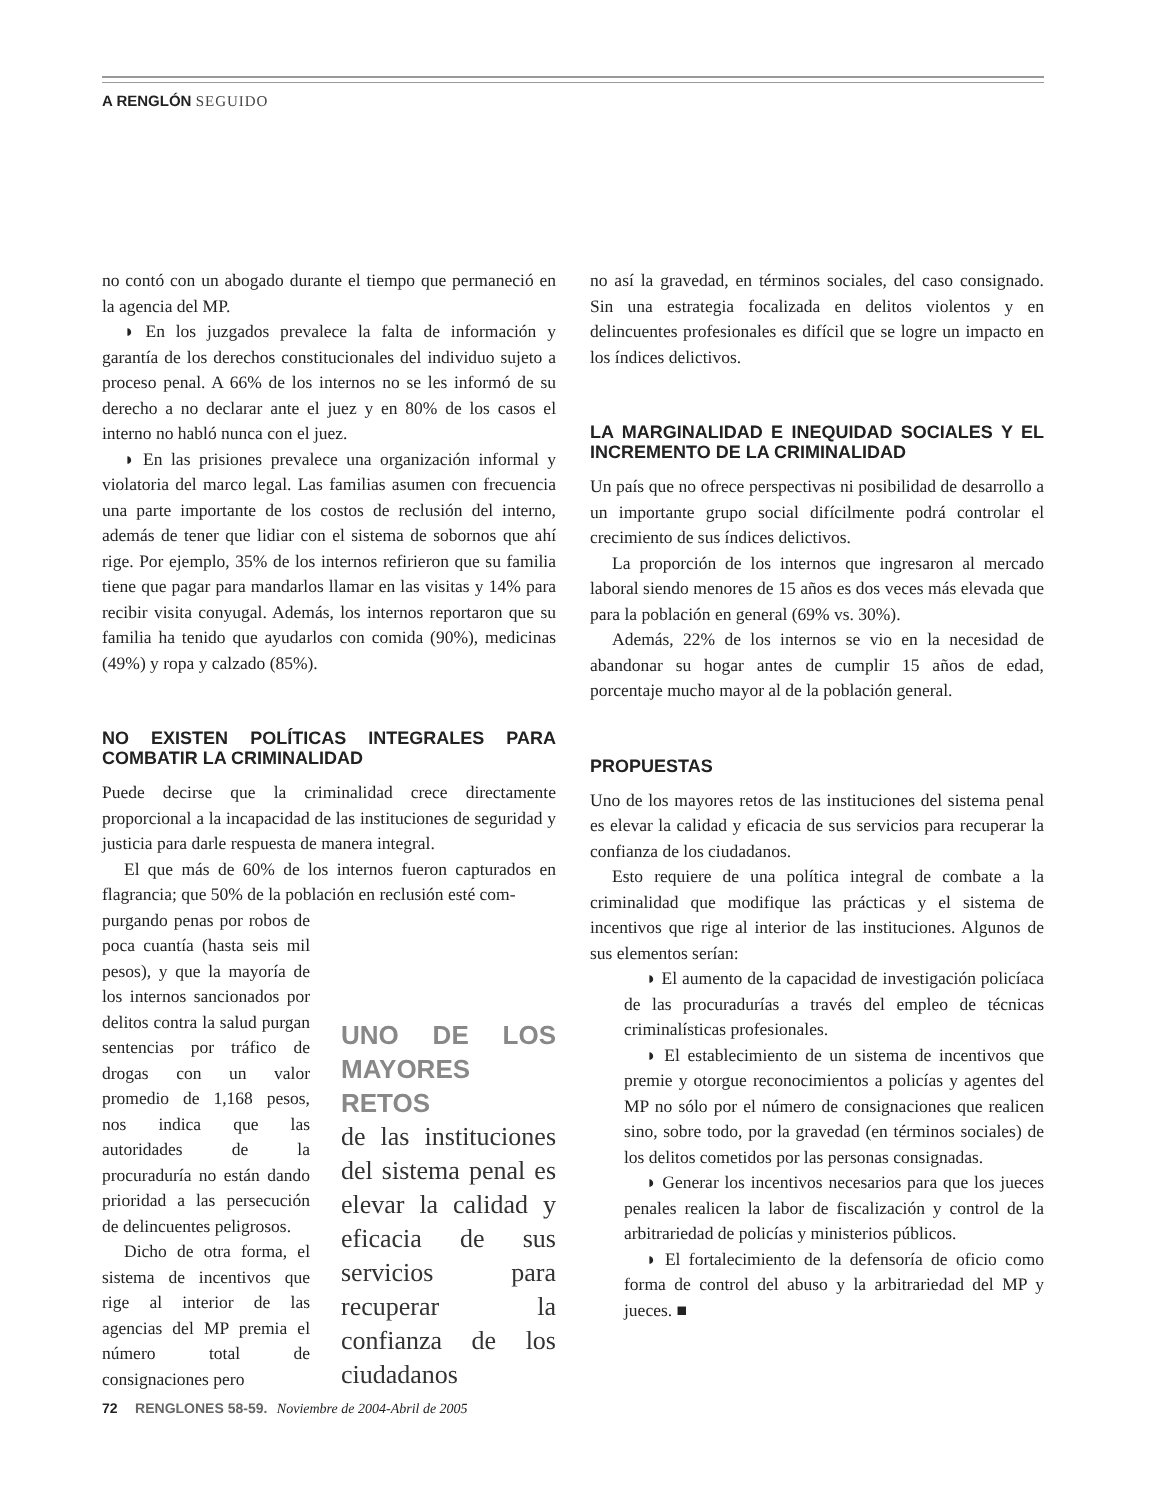A RENGLÓN SEGUIDO
no contó con un abogado durante el tiempo que permaneció en la agencia del MP.
◗ En los juzgados prevalece la falta de información y garantía de los derechos constitucionales del individuo sujeto a proceso penal. A 66% de los internos no se les informó de su derecho a no declarar ante el juez y en 80% de los casos el interno no habló nunca con el juez.
◗ En las prisiones prevalece una organización informal y violatoria del marco legal. Las familias asumen con frecuencia una parte importante de los costos de reclusión del interno, además de tener que lidiar con el sistema de sobornos que ahí rige. Por ejemplo, 35% de los internos refirieron que su familia tiene que pagar para mandarlos llamar en las visitas y 14% para recibir visita conyugal. Además, los internos reportaron que su familia ha tenido que ayudarlos con comida (90%), medicinas (49%) y ropa y calzado (85%).
NO EXISTEN POLÍTICAS INTEGRALES PARA COMBATIR LA CRIMINALIDAD
Puede decirse que la criminalidad crece directamente proporcional a la incapacidad de las instituciones de seguridad y justicia para darle respuesta de manera integral.
El que más de 60% de los internos fueron capturados en flagrancia; que 50% de la población en reclusión esté com-
purgando penas por robos de poca cuantía (hasta seis mil pesos), y que la mayoría de los internos sancionados por delitos contra la salud purgan sentencias por tráfico de drogas con un valor promedio de 1,168 pesos, nos indica que las autoridades de la procuraduría no están dando prioridad a las persecución de delincuentes peligrosos.
Dicho de otra forma, el sistema de incentivos que rige al interior de las agencias del MP premia el número total de consignaciones pero
UNO DE LOS MAYORES RETOS
de las instituciones del sistema penal es elevar la calidad y eficacia de sus servicios para recuperar la confianza de los ciudadanos
no así la gravedad, en términos sociales, del caso consignado. Sin una estrategia focalizada en delitos violentos y en delincuentes profesionales es difícil que se logre un impacto en los índices delictivos.
LA MARGINALIDAD E INEQUIDAD SOCIALES Y EL INCREMENTO DE LA CRIMINALIDAD
Un país que no ofrece perspectivas ni posibilidad de desarrollo a un importante grupo social difícilmente podrá controlar el crecimiento de sus índices delictivos.
La proporción de los internos que ingresaron al mercado laboral siendo menores de 15 años es dos veces más elevada que para la población en general (69% vs. 30%).
Además, 22% de los internos se vio en la necesidad de abandonar su hogar antes de cumplir 15 años de edad, porcentaje mucho mayor al de la población general.
PROPUESTAS
Uno de los mayores retos de las instituciones del sistema penal es elevar la calidad y eficacia de sus servicios para recuperar la confianza de los ciudadanos.
Esto requiere de una política integral de combate a la criminalidad que modifique las prácticas y el sistema de incentivos que rige al interior de las instituciones. Algunos de sus elementos serían:
◗ El aumento de la capacidad de investigación policíaca de las procuradurías a través del empleo de técnicas criminalísticas profesionales.
◗ El establecimiento de un sistema de incentivos que premie y otorgue reconocimientos a policías y agentes del MP no sólo por el número de consignaciones que realicen sino, sobre todo, por la gravedad (en términos sociales) de los delitos cometidos por las personas consignadas.
◗ Generar los incentivos necesarios para que los jueces penales realicen la labor de fiscalización y control de la arbitrariedad de policías y ministerios públicos.
◗ El fortalecimiento de la defensoría de oficio como forma de control del abuso y la arbitrariedad del MP y jueces. ■
72 RENGLONES 58-59. Noviembre de 2004-Abril de 2005